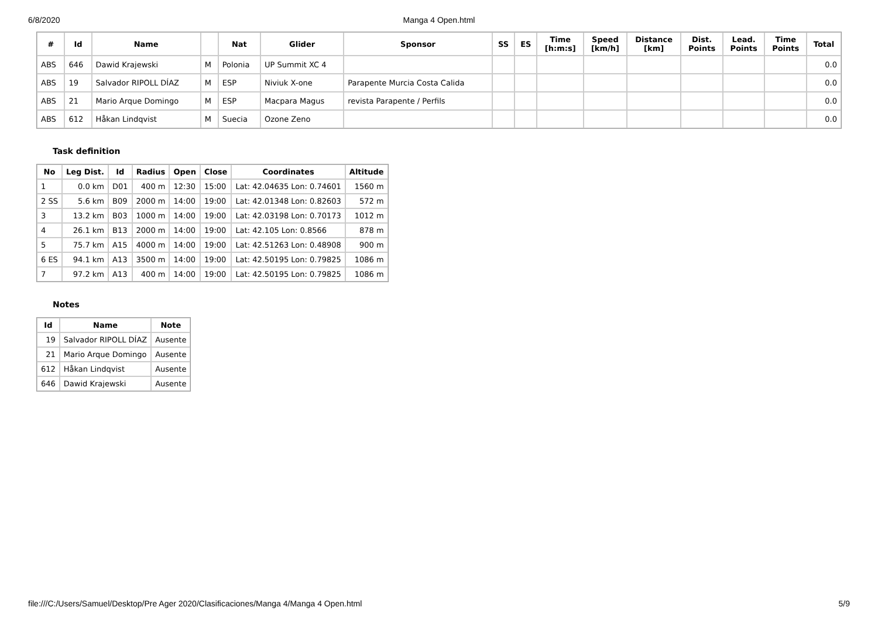6/8/2020
Manga 4 Open.html
| # | Id | Name | | Nat | Glider | Sponsor | SS | ES | Time [h:m:s] | Speed [km/h] | Distance [km] | Dist. Points | Lead. Points | Time Points | Total |
| --- | --- | --- | --- | --- | --- | --- | --- | --- | --- | --- | --- | --- | --- | --- | --- |
| ABS | 646 | Dawid Krajewski | M | Polonia | UP Summit XC 4 | | | | | | | | | | 0.0 |
| ABS | 19 | Salvador RIPOLL DÍAZ | M | ESP | Niviuk X-one | Parapente Murcia Costa Calida | | | | | | | | | 0.0 |
| ABS | 21 | Mario Arque Domingo | M | ESP | Macpara Magus | revista Parapente / Perfils | | | | | | | | | 0.0 |
| ABS | 612 | Håkan Lindqvist | M | Suecia | Ozone Zeno | | | | | | | | | | 0.0 |
Task definition
| No | Leg Dist. | Id | Radius | Open | Close | Coordinates | Altitude |
| --- | --- | --- | --- | --- | --- | --- | --- |
| 1 | 0.0 km | D01 | 400 m | 12:30 | 15:00 | Lat: 42.04635 Lon: 0.74601 | 1560 m |
| 2 SS | 5.6 km | B09 | 2000 m | 14:00 | 19:00 | Lat: 42.01348 Lon: 0.82603 | 572 m |
| 3 | 13.2 km | B03 | 1000 m | 14:00 | 19:00 | Lat: 42.03198 Lon: 0.70173 | 1012 m |
| 4 | 26.1 km | B13 | 2000 m | 14:00 | 19:00 | Lat: 42.105 Lon: 0.8566 | 878 m |
| 5 | 75.7 km | A15 | 4000 m | 14:00 | 19:00 | Lat: 42.51263 Lon: 0.48908 | 900 m |
| 6 ES | 94.1 km | A13 | 3500 m | 14:00 | 19:00 | Lat: 42.50195 Lon: 0.79825 | 1086 m |
| 7 | 97.2 km | A13 | 400 m | 14:00 | 19:00 | Lat: 42.50195 Lon: 0.79825 | 1086 m |
Notes
| Id | Name | Note |
| --- | --- | --- |
| 19 | Salvador RIPOLL DÍAZ | Ausente |
| 21 | Mario Arque Domingo | Ausente |
| 612 | Håkan Lindqvist | Ausente |
| 646 | Dawid Krajewski | Ausente |
file:///C:/Users/Samuel/Desktop/Pre Ager 2020/Clasificaciones/Manga 4/Manga 4 Open.html 5/9